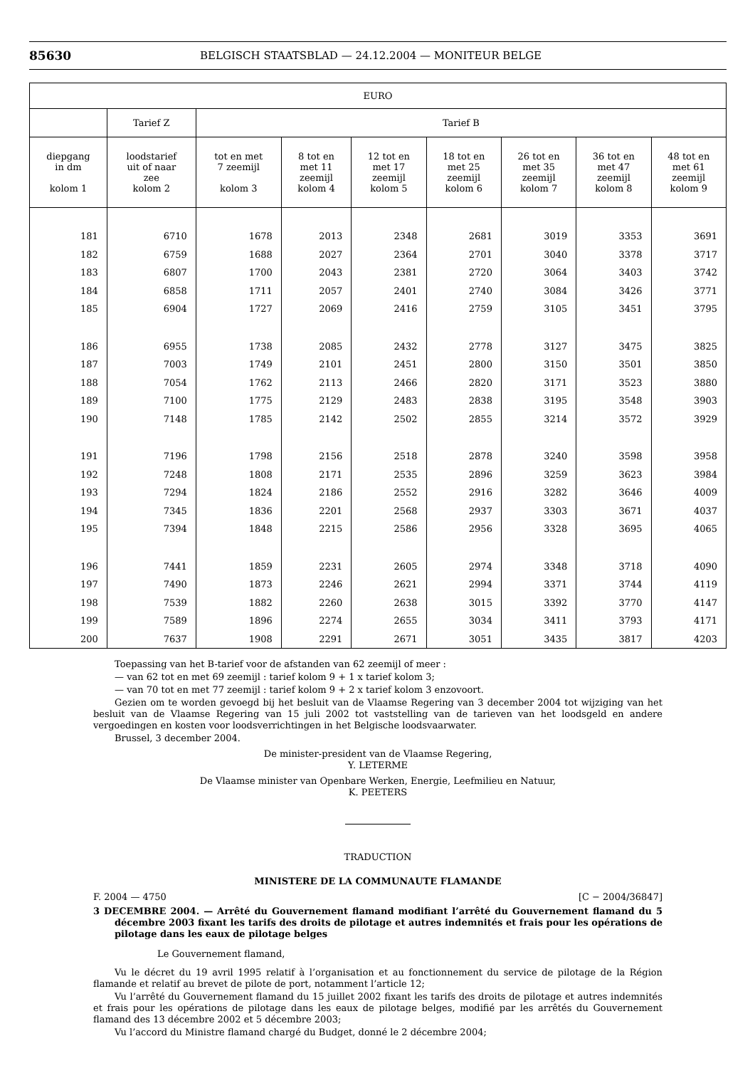85630 BELGISCH STAATSBLAD — 24.12.2004 — MONITEUR BELGE
| EURO | | | | | | | | |
| --- | --- | --- | --- | --- | --- | --- | --- | --- |
| | Tarief Z | Tarief B | | | | | | |
| diepgang in dm kolom 1 | loodstarief uit of naar zee kolom 2 | tot en met 7 zeemijl kolom 3 | 8 tot en met 11 zeemijl kolom 4 | 12 tot en met 17 zeemijl kolom 5 | 18 tot en met 25 zeemijl kolom 6 | 26 tot en met 35 zeemijl kolom 7 | 36 tot en met 47 zeemijl kolom 8 | 48 tot en met 61 zeemijl kolom 9 |
| 181 | 6710 | 1678 | 2013 | 2348 | 2681 | 3019 | 3353 | 3691 |
| 182 | 6759 | 1688 | 2027 | 2364 | 2701 | 3040 | 3378 | 3717 |
| 183 | 6807 | 1700 | 2043 | 2381 | 2720 | 3064 | 3403 | 3742 |
| 184 | 6858 | 1711 | 2057 | 2401 | 2740 | 3084 | 3426 | 3771 |
| 185 | 6904 | 1727 | 2069 | 2416 | 2759 | 3105 | 3451 | 3795 |
| 186 | 6955 | 1738 | 2085 | 2432 | 2778 | 3127 | 3475 | 3825 |
| 187 | 7003 | 1749 | 2101 | 2451 | 2800 | 3150 | 3501 | 3850 |
| 188 | 7054 | 1762 | 2113 | 2466 | 2820 | 3171 | 3523 | 3880 |
| 189 | 7100 | 1775 | 2129 | 2483 | 2838 | 3195 | 3548 | 3903 |
| 190 | 7148 | 1785 | 2142 | 2502 | 2855 | 3214 | 3572 | 3929 |
| 191 | 7196 | 1798 | 2156 | 2518 | 2878 | 3240 | 3598 | 3958 |
| 192 | 7248 | 1808 | 2171 | 2535 | 2896 | 3259 | 3623 | 3984 |
| 193 | 7294 | 1824 | 2186 | 2552 | 2916 | 3282 | 3646 | 4009 |
| 194 | 7345 | 1836 | 2201 | 2568 | 2937 | 3303 | 3671 | 4037 |
| 195 | 7394 | 1848 | 2215 | 2586 | 2956 | 3328 | 3695 | 4065 |
| 196 | 7441 | 1859 | 2231 | 2605 | 2974 | 3348 | 3718 | 4090 |
| 197 | 7490 | 1873 | 2246 | 2621 | 2994 | 3371 | 3744 | 4119 |
| 198 | 7539 | 1882 | 2260 | 2638 | 3015 | 3392 | 3770 | 4147 |
| 199 | 7589 | 1896 | 2274 | 2655 | 3034 | 3411 | 3793 | 4171 |
| 200 | 7637 | 1908 | 2291 | 2671 | 3051 | 3435 | 3817 | 4203 |
Toepassing van het B-tarief voor de afstanden van 62 zeemijl of meer :
— van 62 tot en met 69 zeemijl : tarief kolom 9 + 1 x tarief kolom 3;
— van 70 tot en met 77 zeemijl : tarief kolom 9 + 2 x tarief kolom 3 enzovoort.
Gezien om te worden gevoegd bij het besluit van de Vlaamse Regering van 3 december 2004 tot wijziging van het besluit van de Vlaamse Regering van 15 juli 2002 tot vaststelling van de tarieven van het loodsgeld en andere vergoedingen en kosten voor loodsverrichtingen in het Belgische loodsvaarwater.
Brussel, 3 december 2004.
De minister-president van de Vlaamse Regering,
Y. LETERME
De Vlaamse minister van Openbare Werken, Energie, Leefmilieu en Natuur,
K. PEETERS
TRADUCTION
MINISTERE DE LA COMMUNAUTE FLAMANDE
F. 2004 — 4750 [C − 2004/36847]
3 DECEMBRE 2004. — Arrêté du Gouvernement flamand modifiant l’arrêté du Gouvernement flamand du 5 décembre 2003 fixant les tarifs des droits de pilotage et autres indemnités et frais pour les opérations de pilotage dans les eaux de pilotage belges
Le Gouvernement flamand,
Vu le décret du 19 avril 1995 relatif à l’organisation et au fonctionnement du service de pilotage de la Région flamande et relatif au brevet de pilote de port, notamment l’article 12;
Vu l’arrêté du Gouvernement flamand du 15 juillet 2002 fixant les tarifs des droits de pilotage et autres indemnités et frais pour les opérations de pilotage dans les eaux de pilotage belges, modifié par les arrêtés du Gouvernement flamand des 13 décembre 2002 et 5 décembre 2003;
Vu l’accord du Ministre flamand chargé du Budget, donné le 2 décembre 2004;